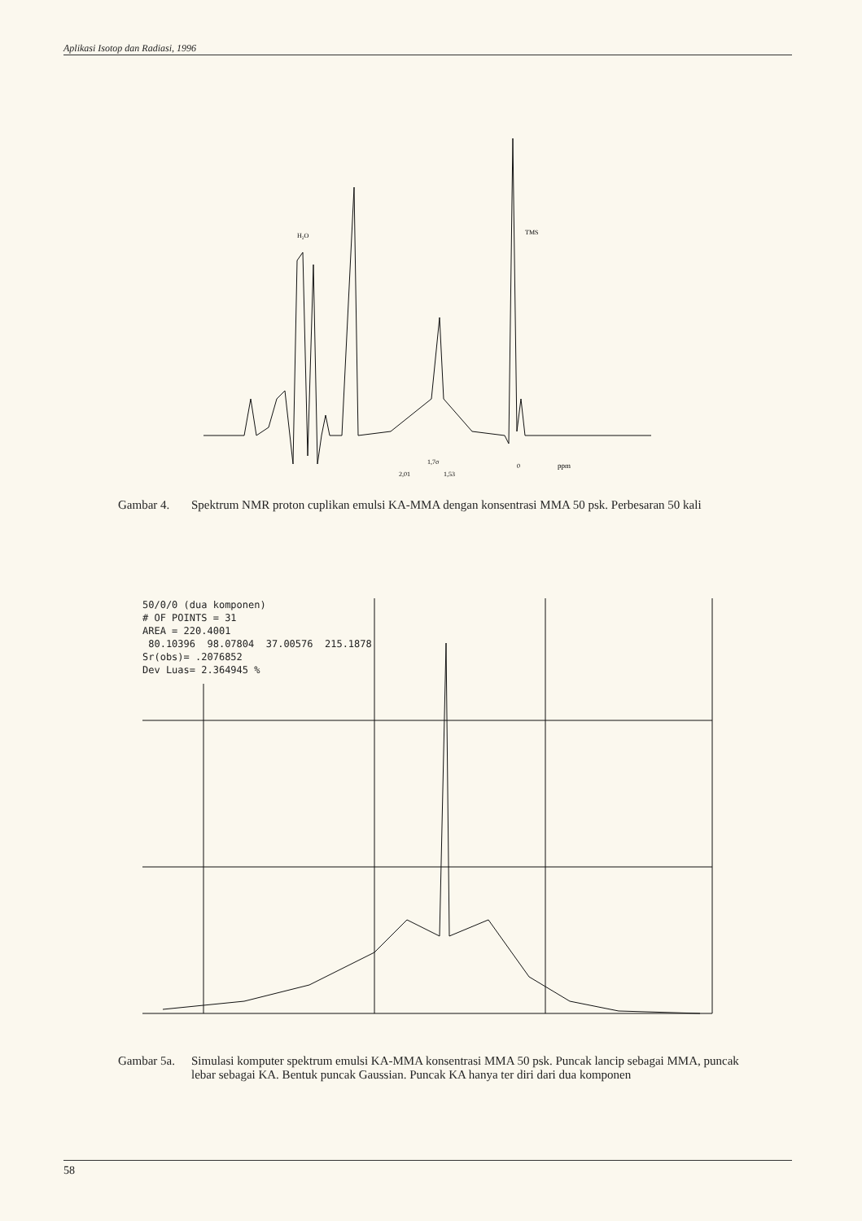Aplikasi Isotop dan Radiasi, 1996
H₂O
TMS
1,7σ
2,01
1,53
0
ppm
Gambar 4. Spektrum NMR proton cuplikan emulsi KA-MMA dengan konsentrasi MMA 50 psk. Perbesaran 50 kali
50/0/0 (dua komponen)
# OF POINTS = 31
AREA = 220.4001
80.10396 98.07804 37.00576 215.1878
Sr(obs)= .2076852
Dev Luas= 2.364945 %
Gambar 5a. Simulasi komputer spektrum emulsi KA-MMA konsentrasi MMA 50 psk. Puncak lancip sebagai MMA, puncak lebar sebagai KA. Bentuk puncak Gaussian. Puncak KA hanya ter diri dari dua komponen
58